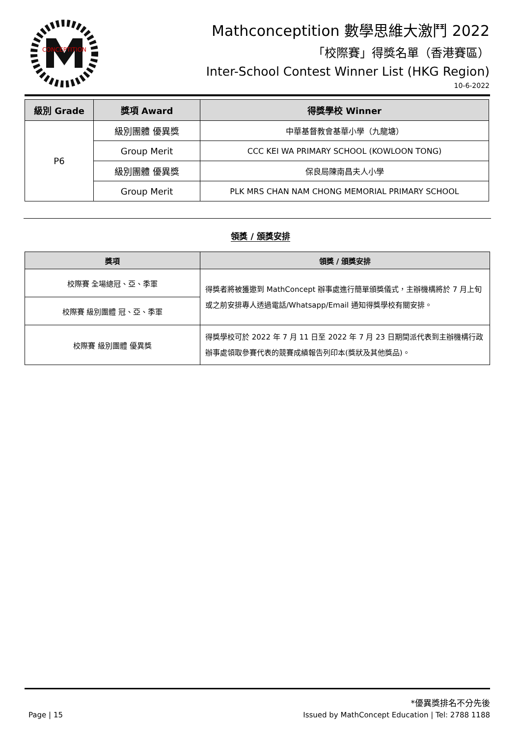CONCEPTITION
Mathconceptition 數學思維大激鬥 2022
「校際賽」得獎名單（香港賽區）
Inter-School Contest Winner List (HKG Region)
10-6-2022
| 級別 Grade | 獎項 Award | 得獎學校 Winner |
| --- | --- | --- |
| P6 | 級別團體 優異獎 | 中華基督教會基華小學（九龍塘） |
| | Group Merit | CCC KEI WA PRIMARY SCHOOL (KOWLOON TONG) |
| | 級別團體 優異獎 | 保良局陳南昌夫人小學 |
| | Group Merit | PLK MRS CHAN NAM CHONG MEMORIAL PRIMARY SCHOOL |
領獎 / 頒獎安排
| 獎項 | 領獎 / 頒獎安排 |
| --- | --- |
| 校際賽 全場總冠、亞、季軍 | 得獎者將被獲邀到 MathConcept 辦事處進行簡單頒獎儀式，主辦機構將於 7 月上旬或之前安排專人透過電話/Whatsapp/Email 通知得獎學校有關安排。 |
| 校際賽 級別團體 冠、亞、季軍 | |
| 校際賽 級別團體 優異獎 | 得獎學校可於 2022 年 7 月 11 日至 2022 年 7 月 23 日期間派代表到主辦機構行政辦事處領取參賽代表的競賽成績報告列印本(獎狀及其他獎品)。 |
*優異獎排名不分先後
Page | 15 Issued by MathConcept Education | Tel: 2788 1188